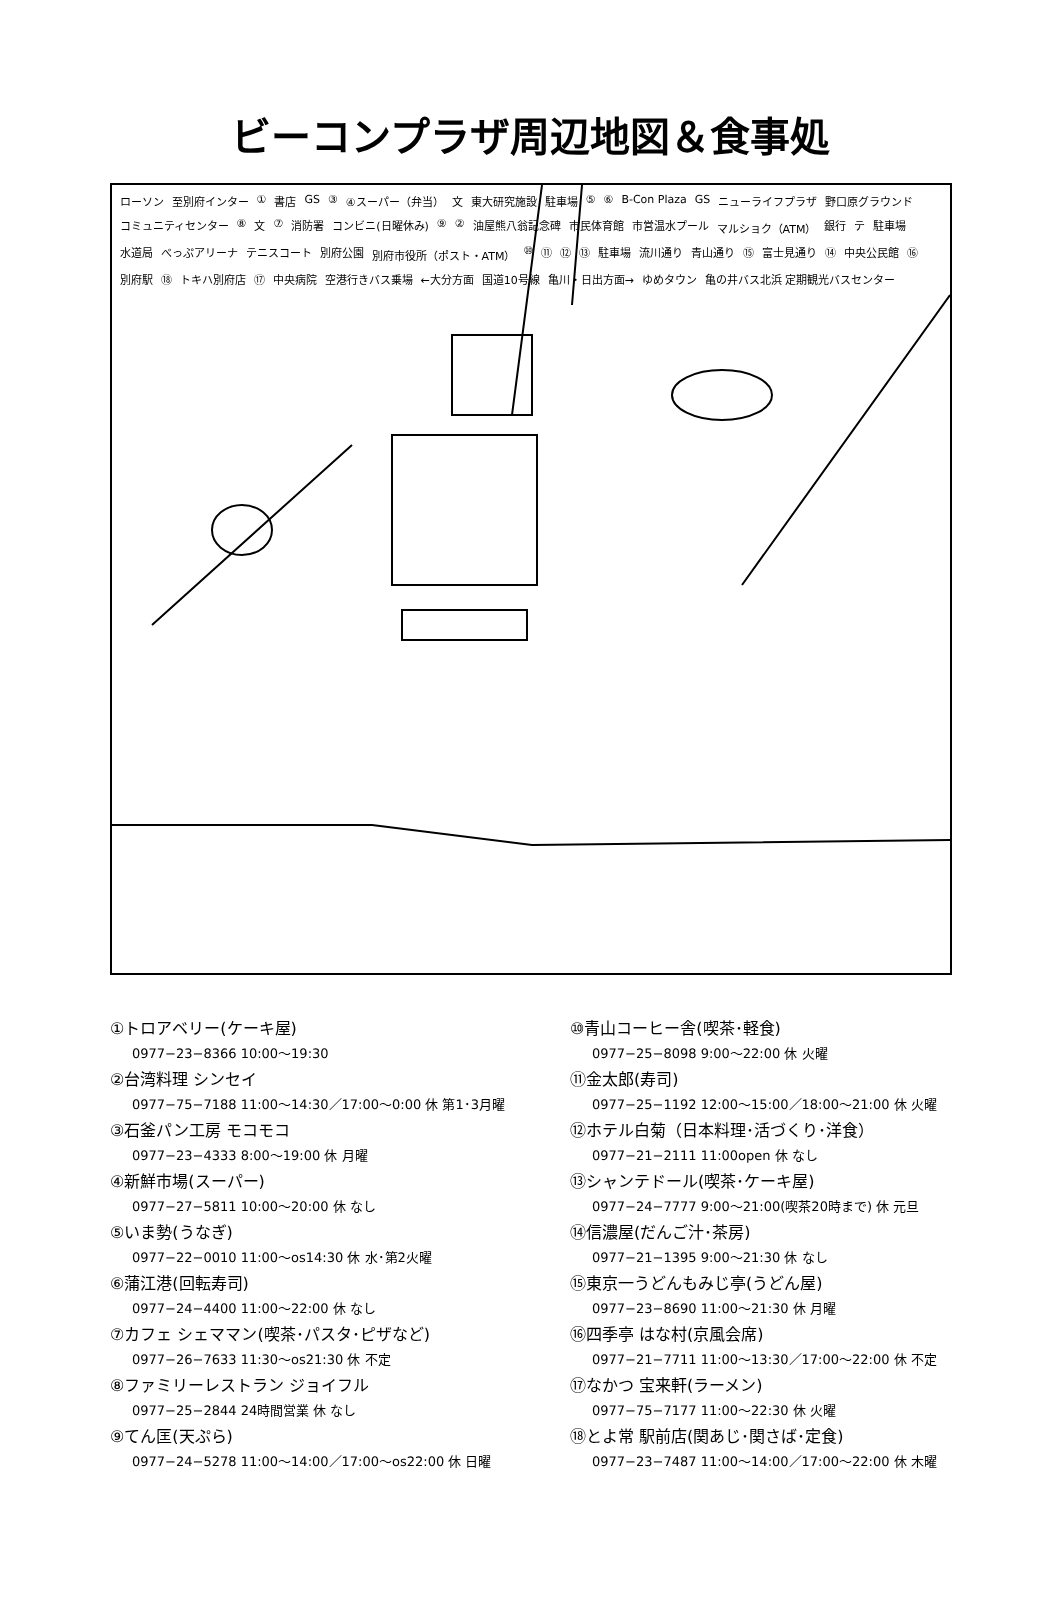ビーコンプラザ周辺地図＆食事処
ローソン 至別府インター ① 書店 GS ③ ④スーパー（弁当） 文 東大研究施設 駐車場 ⑤ ⑥ B-Con Plaza GS ニューライフプラザ 野口原グラウンド コミュニティセンター ⑧ 文 ⑦ 消防署 コンビニ(日曜休み) ⑨ ② 油屋熊八翁記念碑 市民体育館 市営温水プール マルショク（ATM） 銀行 テ 駐車場 水道局 べっぷアリーナ テニスコート 別府公園 別府市役所（ポスト・ATM） ⑩ ⑪ ⑫ ⑬ 駐車場 流川通り 青山通り ⑮ 富士見通り ⑭ 中央公民館 ⑯ 別府駅 ⑱ トキハ別府店 ⑰ 中央病院 空港行きバス乗場 ←大分方面 国道10号線 亀川・日出方面→ ゆめタウン 亀の井バス北浜 定期観光バスセンター
①トロアベリー(ケーキ屋)
0977−23−8366 10:00〜19:30
②台湾料理 シンセイ
0977−75−7188 11:00〜14:30／17:00〜0:00 休 第1･3月曜
③石釜パン工房 モコモコ
0977−23−4333 8:00〜19:00 休 月曜
④新鮮市場(スーパー)
0977−27−5811 10:00〜20:00 休 なし
⑤いま勢(うなぎ)
0977−22−0010 11:00〜os14:30 休 水･第2火曜
⑥蒲江港(回転寿司)
0977−24−4400 11:00〜22:00 休 なし
⑦カフェ シェママン(喫茶･パスタ･ピザなど)
0977−26−7633 11:30〜os21:30 休 不定
⑧ファミリーレストラン ジョイフル
0977−25−2844 24時間営業 休 なし
⑨てん匡(天ぷら)
0977−24−5278 11:00〜14:00／17:00〜os22:00 休 日曜
⑩青山コーヒー舎(喫茶･軽食)
0977−25−8098 9:00〜22:00 休 火曜
⑪金太郎(寿司)
0977−25−1192 12:00〜15:00／18:00〜21:00 休 火曜
⑫ホテル白菊（日本料理･活づくり･洋食）
0977−21−2111 11:00open 休 なし
⑬シャンテドール(喫茶･ケーキ屋)
0977−24−7777 9:00〜21:00(喫茶20時まで) 休 元旦
⑭信濃屋(だんご汁･茶房)
0977−21−1395 9:00〜21:30 休 なし
⑮東京一うどんもみじ亭(うどん屋)
0977−23−8690 11:00〜21:30 休 月曜
⑯四季亭 はな村(京風会席)
0977−21−7711 11:00〜13:30／17:00〜22:00 休 不定
⑰なかつ 宝来軒(ラーメン)
0977−75−7177 11:00〜22:30 休 火曜
⑱とよ常 駅前店(関あじ･関さば･定食)
0977−23−7487 11:00〜14:00／17:00〜22:00 休 木曜